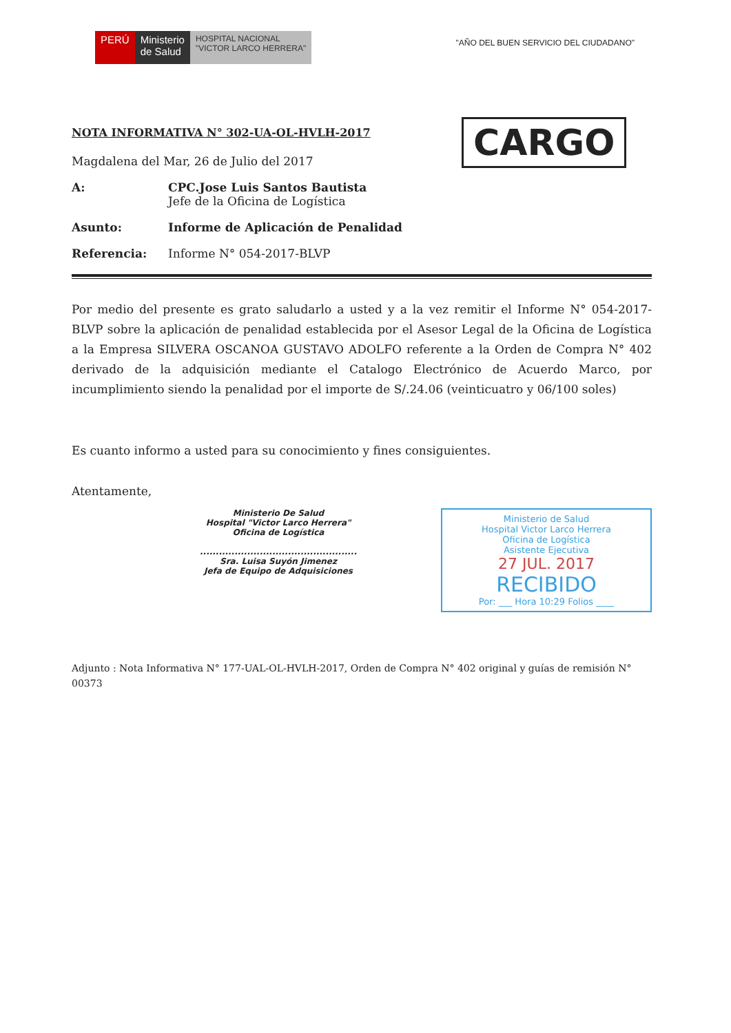PERÚ Ministerio
de Salud
HOSPITAL NACIONAL
"VICTOR LARCO HERRERA"
"AÑO DEL BUEN SERVICIO DEL CIUDADANO"
CARGO
NOTA INFORMATIVA N° 302-UA-OL-HVLH-2017
Magdalena del Mar, 26 de Julio del 2017
A: CPC.Jose Luis Santos Bautista
Jefe de la Oficina de Logística
Asunto: Informe de Aplicación de Penalidad
Referencia: Informe N° 054-2017-BLVP
Por medio del presente es grato saludarlo a usted y a la vez remitir el Informe N° 054-2017-BLVP sobre la aplicación de penalidad establecida por el Asesor Legal de la Oficina de Logística a la Empresa SILVERA OSCANOA GUSTAVO ADOLFO referente a la Orden de Compra N° 402 derivado de la adquisición mediante el Catalogo Electrónico de Acuerdo Marco, por incumplimiento siendo la penalidad por el importe de S/.24.06 (veinticuatro y 06/100 soles)
Es cuanto informo a usted para su conocimiento y fines consiguientes.
Atentamente,
Ministerio De Salud
Hospital "Victor Larco Herrera"
Oficina de Logística
..................................................
Sra. Luisa Suyón Jimenez
Jefa de Equipo de Adquisiciones
Ministerio de Salud
Hospital Victor Larco Herrera
Oficina de Logística
Asistente Ejecutiva
27 JUL. 2017
RECIBIDO
Por: ___ Hora 10:29 Folios ____
Adjunto : Nota Informativa N° 177-UAL-OL-HVLH-2017, Orden de Compra N° 402 original y guías de remisión N° 00373